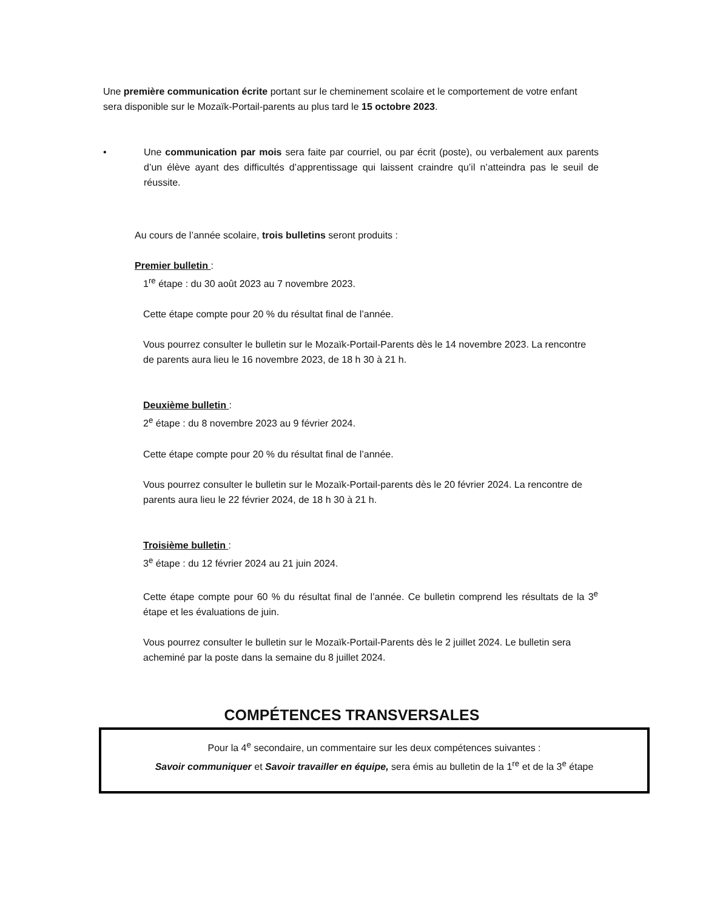Une première communication écrite portant sur le cheminement scolaire et le comportement de votre enfant sera disponible sur le Mozaïk-Portail-parents au plus tard le 15 octobre 2023.
• Une communication par mois sera faite par courriel, ou par écrit (poste), ou verbalement aux parents d’un élève ayant des difficultés d’apprentissage qui laissent craindre qu’il n’atteindra pas le seuil de réussite.
Au cours de l’année scolaire, trois bulletins seront produits :
Premier bulletin :
1<sup>re</sup> étape : du 30 août 2023 au 7 novembre 2023.
Cette étape compte pour 20 % du résultat final de l’année.
Vous pourrez consulter le bulletin sur le Mozaïk-Portail-Parents dès le 14 novembre 2023. La rencontre de parents aura lieu le 16 novembre 2023, de 18 h 30 à 21 h.
Deuxième bulletin :
2<sup>e</sup> étape : du 8 novembre 2023 au 9 février 2024.
Cette étape compte pour 20 % du résultat final de l’année.
Vous pourrez consulter le bulletin sur le Mozaïk-Portail-parents dès le 20 février 2024. La rencontre de parents aura lieu le 22 février 2024, de 18 h 30 à 21 h.
Troisième bulletin :
3<sup>e</sup> étape : du 12 février 2024 au 21 juin 2024.
Cette étape compte pour 60 % du résultat final de l’année. Ce bulletin comprend les résultats de la 3<sup>e</sup> étape et les évaluations de juin.
Vous pourrez consulter le bulletin sur le Mozaïk-Portail-Parents dès le 2 juillet 2024. Le bulletin sera acheminé par la poste dans la semaine du 8 juillet 2024.
COMPÉTENCES TRANSVERSALES
Pour la 4<sup>e</sup> secondaire, un commentaire sur les deux compétences suivantes :
Savoir communiquer et Savoir travailler en équipe, sera émis au bulletin de la 1<sup>re</sup> et de la 3<sup>e</sup> étape